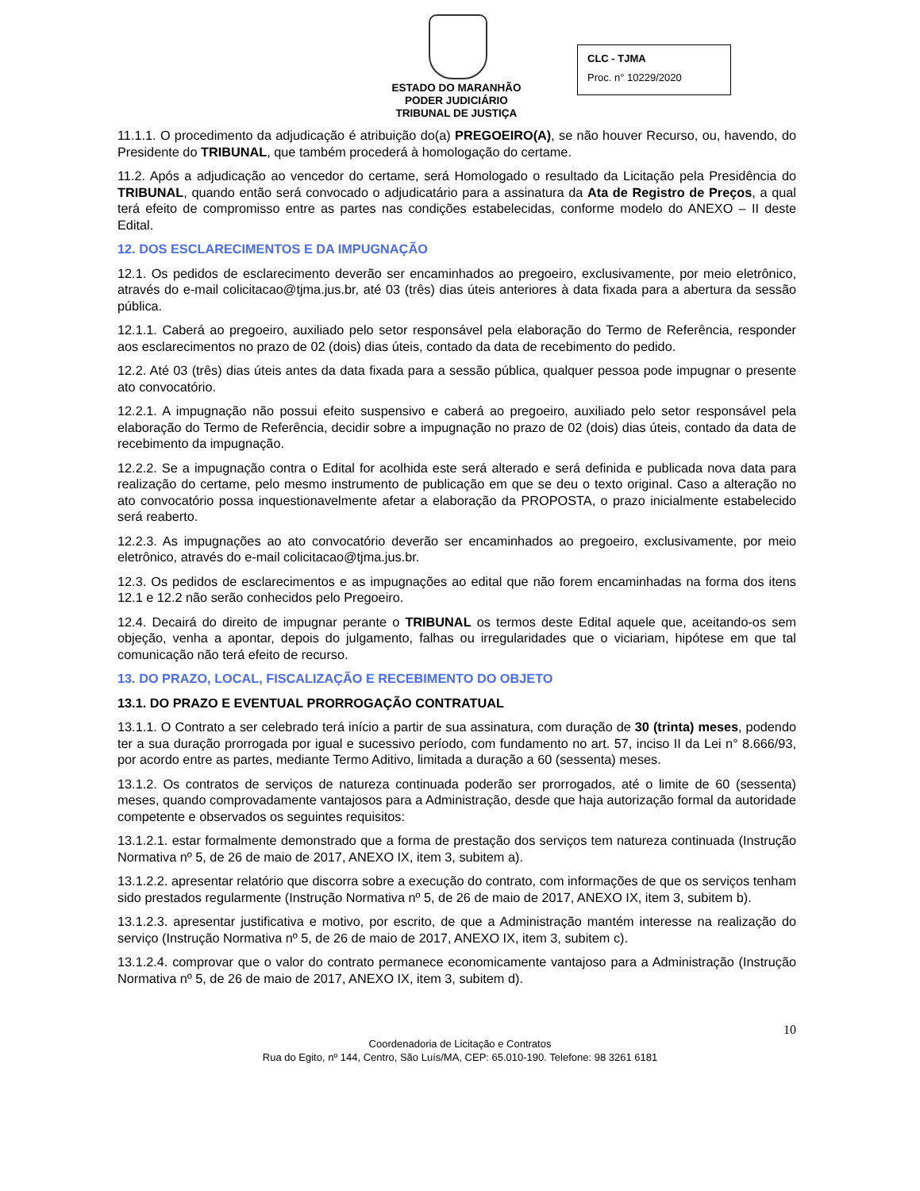ESTADO DO MARANHÃO
PODER JUDICIÁRIO
TRIBUNAL DE JUSTIÇA
CLC - TJMA
Proc. n° 10229/2020
11.1.1. O procedimento da adjudicação é atribuição do(a) PREGOEIRO(A), se não houver Recurso, ou, havendo, do Presidente do TRIBUNAL, que também procederá à homologação do certame.
11.2. Após a adjudicação ao vencedor do certame, será Homologado o resultado da Licitação pela Presidência do TRIBUNAL, quando então será convocado o adjudicatário para a assinatura da Ata de Registro de Preços, a qual terá efeito de compromisso entre as partes nas condições estabelecidas, conforme modelo do ANEXO – II deste Edital.
12. DOS ESCLARECIMENTOS E DA IMPUGNAÇÃO
12.1. Os pedidos de esclarecimento deverão ser encaminhados ao pregoeiro, exclusivamente, por meio eletrônico, através do e-mail colicitacao@tjma.jus.br, até 03 (três) dias úteis anteriores à data fixada para a abertura da sessão pública.
12.1.1. Caberá ao pregoeiro, auxiliado pelo setor responsável pela elaboração do Termo de Referência, responder aos esclarecimentos no prazo de 02 (dois) dias úteis, contado da data de recebimento do pedido.
12.2. Até 03 (três) dias úteis antes da data fixada para a sessão pública, qualquer pessoa pode impugnar o presente ato convocatório.
12.2.1. A impugnação não possui efeito suspensivo e caberá ao pregoeiro, auxiliado pelo setor responsável pela elaboração do Termo de Referência, decidir sobre a impugnação no prazo de 02 (dois) dias úteis, contado da data de recebimento da impugnação.
12.2.2. Se a impugnação contra o Edital for acolhida este será alterado e será definida e publicada nova data para realização do certame, pelo mesmo instrumento de publicação em que se deu o texto original. Caso a alteração no ato convocatório possa inquestionavelmente afetar a elaboração da PROPOSTA, o prazo inicialmente estabelecido será reaberto.
12.2.3. As impugnações ao ato convocatório deverão ser encaminhados ao pregoeiro, exclusivamente, por meio eletrônico, através do e-mail colicitacao@tjma.jus.br.
12.3. Os pedidos de esclarecimentos e as impugnações ao edital que não forem encaminhadas na forma dos itens 12.1 e 12.2 não serão conhecidos pelo Pregoeiro.
12.4. Decairá do direito de impugnar perante o TRIBUNAL os termos deste Edital aquele que, aceitando-os sem objeção, venha a apontar, depois do julgamento, falhas ou irregularidades que o viciariam, hipótese em que tal comunicação não terá efeito de recurso.
13. DO PRAZO, LOCAL, FISCALIZAÇÃO E RECEBIMENTO DO OBJETO
13.1. DO PRAZO E EVENTUAL PRORROGAÇÃO CONTRATUAL
13.1.1. O Contrato a ser celebrado terá início a partir de sua assinatura, com duração de 30 (trinta) meses, podendo ter a sua duração prorrogada por igual e sucessivo período, com fundamento no art. 57, inciso II da Lei n° 8.666/93, por acordo entre as partes, mediante Termo Aditivo, limitada a duração a 60 (sessenta) meses.
13.1.2. Os contratos de serviços de natureza continuada poderão ser prorrogados, até o limite de 60 (sessenta) meses, quando comprovadamente vantajosos para a Administração, desde que haja autorização formal da autoridade competente e observados os seguintes requisitos:
13.1.2.1. estar formalmente demonstrado que a forma de prestação dos serviços tem natureza continuada (Instrução Normativa nº 5, de 26 de maio de 2017, ANEXO IX, item 3, subitem a).
13.1.2.2. apresentar relatório que discorra sobre a execução do contrato, com informações de que os serviços tenham sido prestados regularmente (Instrução Normativa nº 5, de 26 de maio de 2017, ANEXO IX, item 3, subitem b).
13.1.2.3. apresentar justificativa e motivo, por escrito, de que a Administração mantém interesse na realização do serviço (Instrução Normativa nº 5, de 26 de maio de 2017, ANEXO IX, item 3, subitem c).
13.1.2.4. comprovar que o valor do contrato permanece economicamente vantajoso para a Administração (Instrução Normativa nº 5, de 26 de maio de 2017, ANEXO IX, item 3, subitem d).
10
Coordenadoria de Licitação e Contratos
Rua do Egito, nº 144, Centro, São Luís/MA, CEP: 65.010-190. Telefone: 98 3261 6181